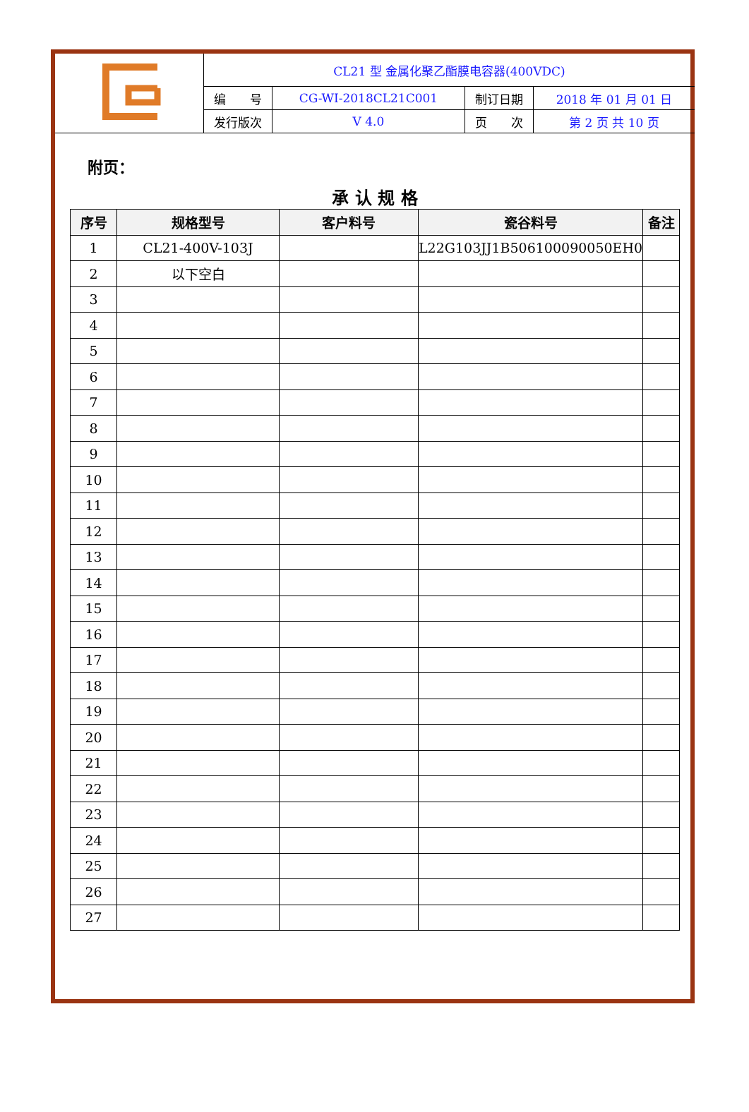| | CL21 型 金属化聚乙酯膜电容器(400VDC) | | | |
| | 编 号 | CG-WI-2018CL21C001 | 制订日期 | 2018 年 01 月 01 日 |
| | 发行版次 | V 4.0 | 页 次 | 第 2 页 共 10 页 |
附页：
承 认 规 格
| 序号 | 规格型号 | 客户料号 | 瓷谷料号 | 备注 |
| --- | --- | --- | --- | --- |
| 1 | CL21-400V-103J | | L22G103JJ1B506100090050EH0 | |
| 2 | 以下空白 | | | |
| 3 | | | | |
| 4 | | | | |
| 5 | | | | |
| 6 | | | | |
| 7 | | | | |
| 8 | | | | |
| 9 | | | | |
| 10 | | | | |
| 11 | | | | |
| 12 | | | | |
| 13 | | | | |
| 14 | | | | |
| 15 | | | | |
| 16 | | | | |
| 17 | | | | |
| 18 | | | | |
| 19 | | | | |
| 20 | | | | |
| 21 | | | | |
| 22 | | | | |
| 23 | | | | |
| 24 | | | | |
| 25 | | | | |
| 26 | | | | |
| 27 | | | | |